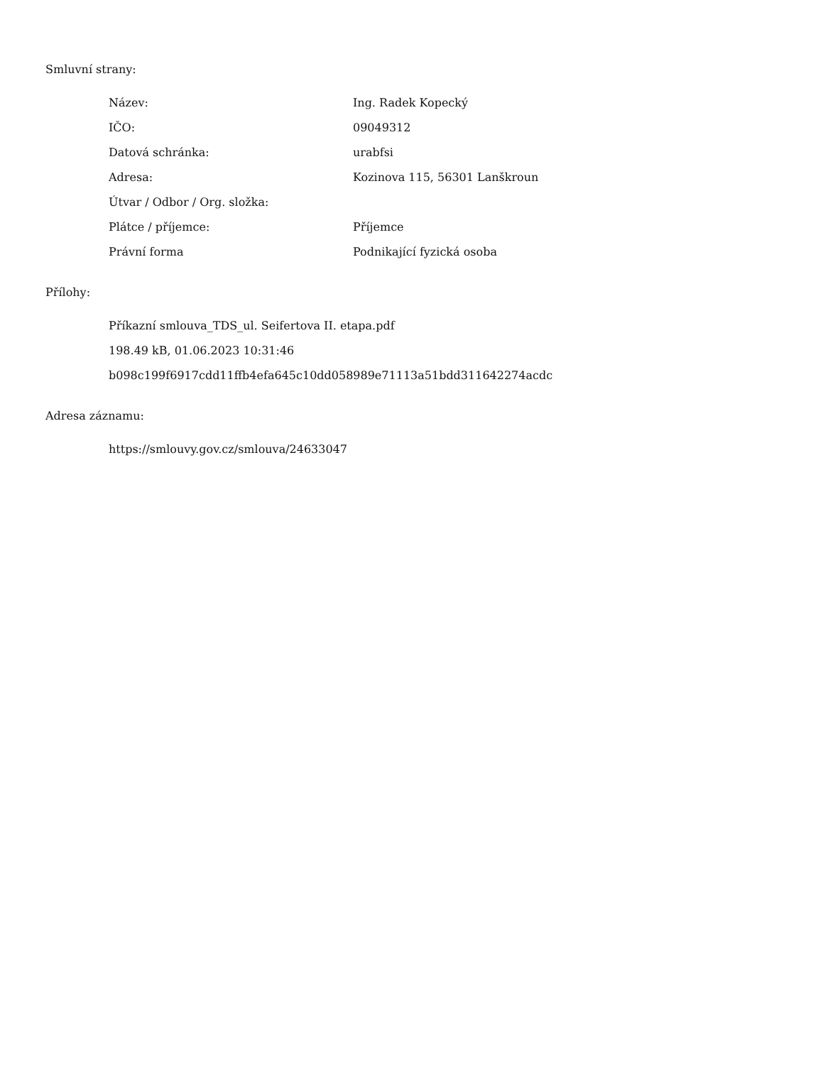Smluvní strany:
| Název: | Ing. Radek Kopecký |
| IČO: | 09049312 |
| Datová schránka: | urabfsi |
| Adresa: | Kozinova 115, 56301 Lanškroun |
| Útvar / Odbor / Org. složka: | |
| Plátce / příjemce: | Příjemce |
| Právní forma | Podnikající fyzická osoba |
Přílohy:
Příkazní smlouva_TDS_ul. Seifertova II. etapa.pdf
198.49 kB, 01.06.2023 10:31:46
b098c199f6917cdd11ffb4efa645c10dd058989e71113a51bdd311642274acdc
Adresa záznamu:
https://smlouvy.gov.cz/smlouva/24633047